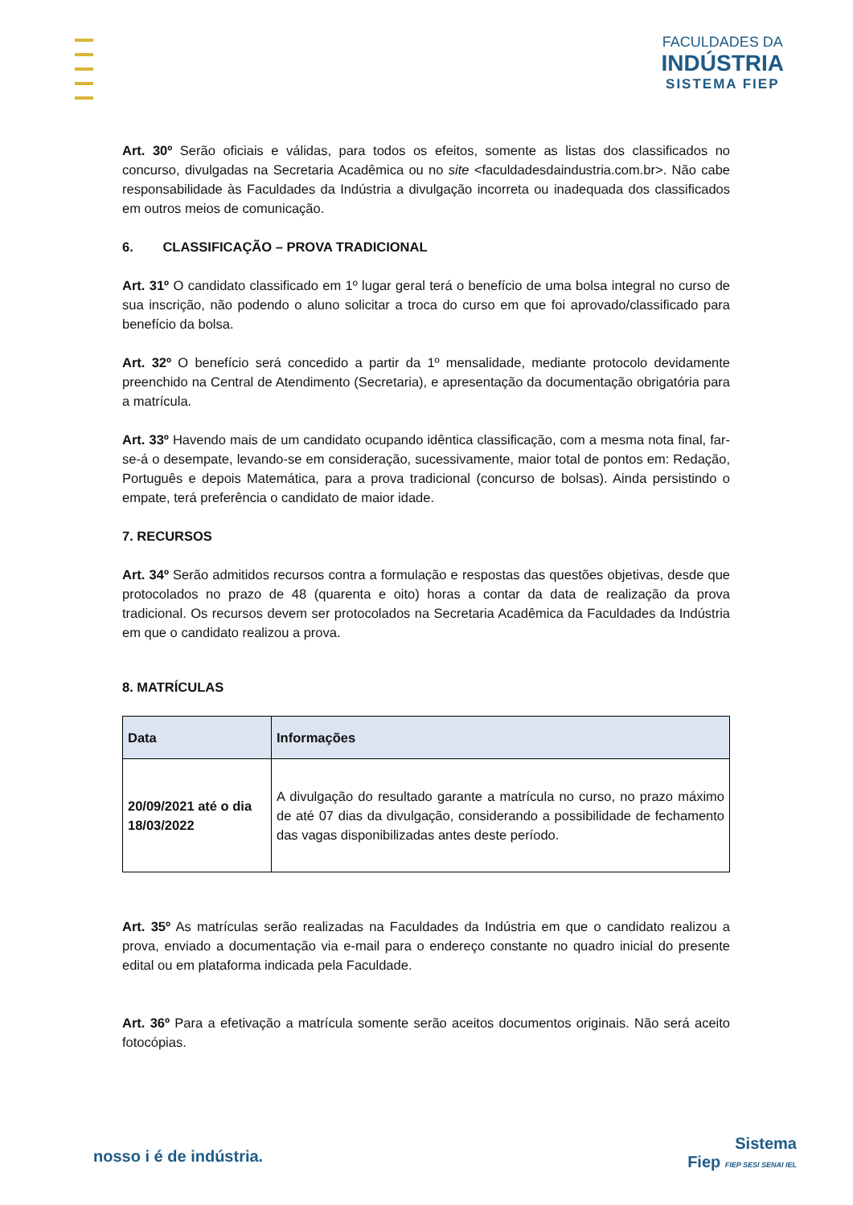FACULDADES DA
INDÚSTRIA
SISTEMA FIEP
Art. 30º Serão oficiais e válidas, para todos os efeitos, somente as listas dos classificados no concurso, divulgadas na Secretaria Acadêmica ou no site <faculdadesdaindustria.com.br>. Não cabe responsabilidade às Faculdades da Indústria a divulgação incorreta ou inadequada dos classificados em outros meios de comunicação.
6. CLASSIFICAÇÃO – PROVA TRADICIONAL
Art. 31º O candidato classificado em 1º lugar geral terá o benefício de uma bolsa integral no curso de sua inscrição, não podendo o aluno solicitar a troca do curso em que foi aprovado/classificado para benefício da bolsa.
Art. 32º O benefício será concedido a partir da 1º mensalidade, mediante protocolo devidamente preenchido na Central de Atendimento (Secretaria), e apresentação da documentação obrigatória para a matrícula.
Art. 33º Havendo mais de um candidato ocupando idêntica classificação, com a mesma nota final, far-se-á o desempate, levando-se em consideração, sucessivamente, maior total de pontos em: Redação, Português e depois Matemática, para a prova tradicional (concurso de bolsas). Ainda persistindo o empate, terá preferência o candidato de maior idade.
7. RECURSOS
Art. 34º Serão admitidos recursos contra a formulação e respostas das questões objetivas, desde que protocolados no prazo de 48 (quarenta e oito) horas a contar da data de realização da prova tradicional. Os recursos devem ser protocolados na Secretaria Acadêmica da Faculdades da Indústria em que o candidato realizou a prova.
8. MATRÍCULAS
| Data | Informações |
| --- | --- |
| 20/09/2021 até o dia 18/03/2022 | A divulgação do resultado garante a matrícula no curso, no prazo máximo de até 07 dias da divulgação, considerando a possibilidade de fechamento das vagas disponibilizadas antes deste período. |
Art. 35º As matrículas serão realizadas na Faculdades da Indústria em que o candidato realizou a prova, enviado a documentação via e-mail para o endereço constante no quadro inicial do presente edital ou em plataforma indicada pela Faculdade.
Art. 36º Para a efetivação a matrícula somente serão aceitos documentos originais. Não será aceito fotocópias.
nosso i é de indústria.
Sistema
Fiep FIEP SESI SENAI IEL